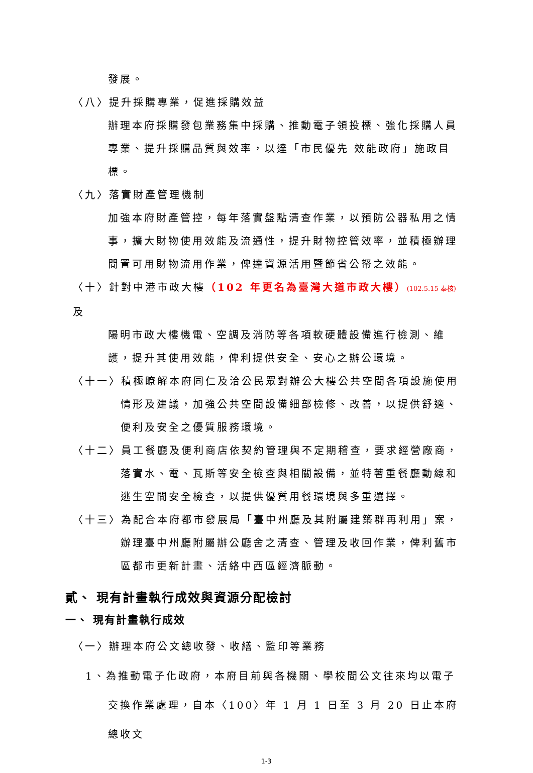發展。
〈八〉提升採購專業，促進採購效益
辦理本府採購發包業務集中採購、推動電子領投標、強化採購人員專業、提升採購品質與效率，以達「市民優先 效能政府」施政目標。
〈九〉落實財產管理機制
加強本府財產管控，每年落實盤點清查作業，以預防公器私用之情事，擴大財物使用效能及流通性，提升財物控管效率，並積極辦理閒置可用財物流用作業，俾達資源活用暨節省公帑之效能。
〈十〉針對中港市政大樓（102 年更名為臺灣大道市政大樓）(102.5.15 奉核) 及
陽明市政大樓機電、空調及消防等各項軟硬體設備進行檢測、維護，提升其使用效能，俾利提供安全、安心之辦公環境。
〈十一〉積極瞭解本府同仁及洽公民眾對辦公大樓公共空間各項設施使用
情形及建議，加強公共空間設備細部檢修、改善，以提供舒適、便利及安全之優質服務環境。
〈十二〉員工餐廳及便利商店依契約管理與不定期稽查，要求經營廠商，
落實水、電、瓦斯等安全檢查與相關設備，並特著重餐廳動線和逃生空間安全檢查，以提供優質用餐環境與多重選擇。
〈十三〉為配合本府都市發展局「臺中州廳及其附屬建築群再利用」案，
辦理臺中州廳附屬辦公廳舍之清查、管理及收回作業，俾利舊市區都市更新計畫、活絡中西區經濟脈動。
貳、 現有計畫執行成效與資源分配檢討
一、 現有計畫執行成效
〈一〉辦理本府公文總收發、收繕、監印等業務
1、為推動電子化政府，本府目前與各機關、學校間公文往來均以電子
交換作業處理，自本〈100〉年 1 月 1 日至 3 月 20 日止本府總收文
1-3